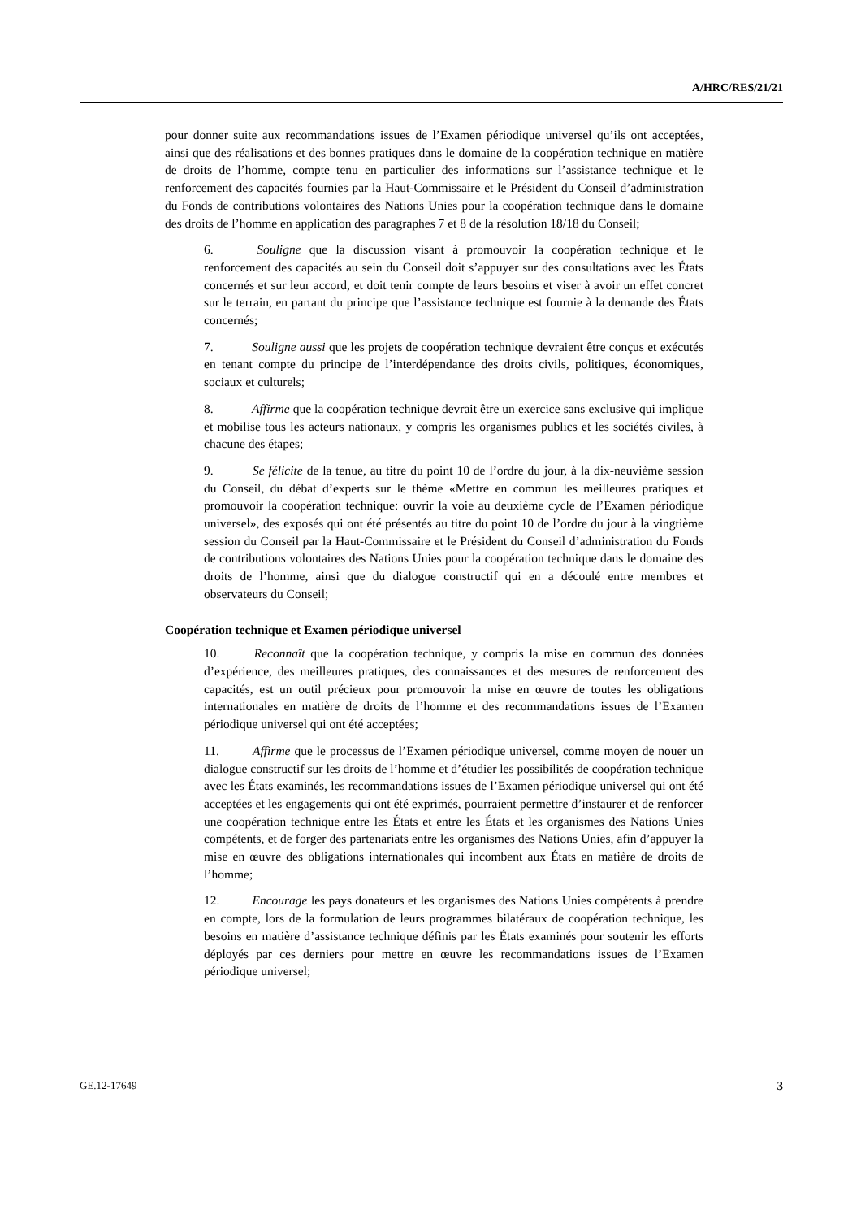A/HRC/RES/21/21
pour donner suite aux recommandations issues de l’Examen périodique universel qu’ils ont acceptées, ainsi que des réalisations et des bonnes pratiques dans le domaine de la coopération technique en matière de droits de l’homme, compte tenu en particulier des informations sur l’assistance technique et le renforcement des capacités fournies par la Haut-Commissaire et le Président du Conseil d’administration du Fonds de contributions volontaires des Nations Unies pour la coopération technique dans le domaine des droits de l’homme en application des paragraphes 7 et 8 de la résolution 18/18 du Conseil;
6. Souligne que la discussion visant à promouvoir la coopération technique et le renforcement des capacités au sein du Conseil doit s’appuyer sur des consultations avec les États concernés et sur leur accord, et doit tenir compte de leurs besoins et viser à avoir un effet concret sur le terrain, en partant du principe que l’assistance technique est fournie à la demande des États concernés;
7. Souligne aussi que les projets de coopération technique devraient être conçus et exécutés en tenant compte du principe de l’interdépendance des droits civils, politiques, économiques, sociaux et culturels;
8. Affirme que la coopération technique devrait être un exercice sans exclusive qui implique et mobilise tous les acteurs nationaux, y compris les organismes publics et les sociétés civiles, à chacune des étapes;
9. Se félicite de la tenue, au titre du point 10 de l’ordre du jour, à la dix-neuvième session du Conseil, du débat d’experts sur le thème «Mettre en commun les meilleures pratiques et promouvoir la coopération technique: ouvrir la voie au deuxième cycle de l’Examen périodique universel», des exposés qui ont été présentés au titre du point 10 de l’ordre du jour à la vingtième session du Conseil par la Haut-Commissaire et le Président du Conseil d’administration du Fonds de contributions volontaires des Nations Unies pour la coopération technique dans le domaine des droits de l’homme, ainsi que du dialogue constructif qui en a découlé entre membres et observateurs du Conseil;
Coopération technique et Examen périodique universel
10. Reconnaît que la coopération technique, y compris la mise en commun des données d’expérience, des meilleures pratiques, des connaissances et des mesures de renforcement des capacités, est un outil précieux pour promouvoir la mise en œuvre de toutes les obligations internationales en matière de droits de l’homme et des recommandations issues de l’Examen périodique universel qui ont été acceptées;
11. Affirme que le processus de l’Examen périodique universel, comme moyen de nouer un dialogue constructif sur les droits de l’homme et d’étudier les possibilités de coopération technique avec les États examinés, les recommandations issues de l’Examen périodique universel qui ont été acceptées et les engagements qui ont été exprimés, pourraient permettre d’instaurer et de renforcer une coopération technique entre les États et entre les États et les organismes des Nations Unies compétents, et de forger des partenariats entre les organismes des Nations Unies, afin d’appuyer la mise en œuvre des obligations internationales qui incombent aux États en matière de droits de l’homme;
12. Encourage les pays donateurs et les organismes des Nations Unies compétents à prendre en compte, lors de la formulation de leurs programmes bilatéraux de coopération technique, les besoins en matière d’assistance technique définis par les États examinés pour soutenir les efforts déployés par ces derniers pour mettre en œuvre les recommandations issues de l’Examen périodique universel;
GE.12-17649 3